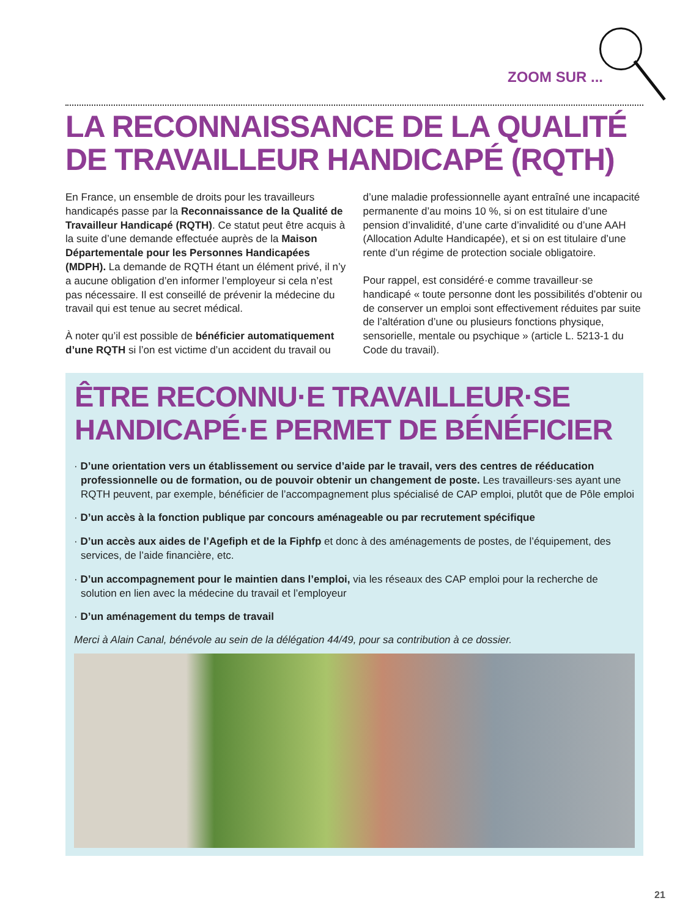ZOOM SUR ...
LA RECONNAISSANCE DE LA QUALITÉ
DE TRAVAILLEUR HANDICAPÉ (RQTH)
En France, un ensemble de droits pour les travailleurs handicapés passe par la Reconnaissance de la Qualité de Travailleur Handicapé (RQTH). Ce statut peut être acquis à la suite d’une demande effectuée auprès de la Maison Départementale pour les Personnes Handicapées (MDPH). La demande de RQTH étant un élément privé, il n’y a aucune obligation d’en informer l’employeur si cela n’est pas nécessaire. Il est conseillé de prévenir la médecine du travail qui est tenue au secret médical.
À noter qu’il est possible de bénéficier automatiquement d’une RQTH si l’on est victime d’un accident du travail ou d’une maladie professionnelle ayant entraîné une incapacité permanente d’au moins 10 %, si on est titulaire d’une pension d’invalidité, d’une carte d’invalidité ou d’une AAH (Allocation Adulte Handicapée), et si on est titulaire d’une rente d’un régime de protection sociale obligatoire.
Pour rappel, est considéré·e comme travailleur·se handicapé « toute personne dont les possibilités d’obtenir ou de conserver un emploi sont effectivement réduites par suite de l’altération d’une ou plusieurs fonctions physique, sensorielle, mentale ou psychique » (article L. 5213-1 du Code du travail).
ÊTRE RECONNU·E TRAVAILLEUR·SE
HANDICAPÉ·E PERMET DE BÉNÉFICIER
· D’une orientation vers un établissement ou service d’aide par le travail, vers des centres de rééducation professionnelle ou de formation, ou de pouvoir obtenir un changement de poste. Les travailleurs·ses ayant une RQTH peuvent, par exemple, bénéficier de l’accompagnement plus spécialisé de CAP emploi, plutôt que de Pôle emploi
· D’un accès à la fonction publique par concours aménageable ou par recrutement spécifique
· D’un accès aux aides de l’Agefiph et de la Fiphfp et donc à des aménagements de postes, de l’équipement, des services, de l’aide financière, etc.
· D’un accompagnement pour le maintien dans l’emploi, via les réseaux des CAP emploi pour la recherche de solution en lien avec la médecine du travail et l’employeur
· D’un aménagement du temps de travail
Merci à Alain Canal, bénévole au sein de la délégation 44/49, pour sa contribution à ce dossier.
21